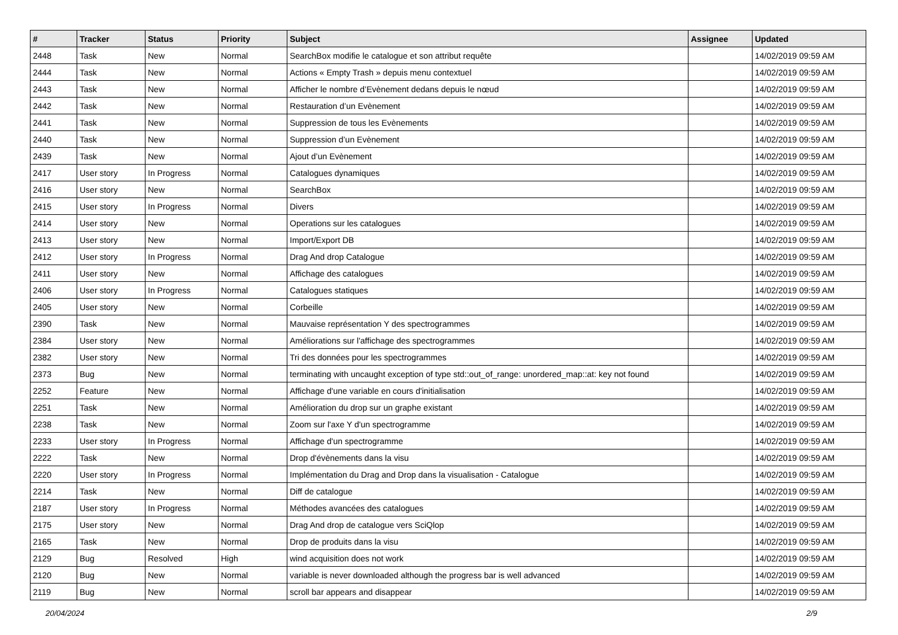| # | Tracker | Status | Priority | Subject | Assignee | Updated |
| --- | --- | --- | --- | --- | --- | --- |
| 2448 | Task | New | Normal | SearchBox modifie le catalogue et son attribut requête | | 14/02/2019 09:59 AM |
| 2444 | Task | New | Normal | Actions « Empty Trash » depuis menu contextuel | | 14/02/2019 09:59 AM |
| 2443 | Task | New | Normal | Afficher le nombre d’Evènement dedans depuis le nœud | | 14/02/2019 09:59 AM |
| 2442 | Task | New | Normal | Restauration d’un Evènement | | 14/02/2019 09:59 AM |
| 2441 | Task | New | Normal | Suppression de tous les Evènements | | 14/02/2019 09:59 AM |
| 2440 | Task | New | Normal | Suppression d’un Evènement | | 14/02/2019 09:59 AM |
| 2439 | Task | New | Normal | Ajout d’un Evènement | | 14/02/2019 09:59 AM |
| 2417 | User story | In Progress | Normal | Catalogues dynamiques | | 14/02/2019 09:59 AM |
| 2416 | User story | New | Normal | SearchBox | | 14/02/2019 09:59 AM |
| 2415 | User story | In Progress | Normal | Divers | | 14/02/2019 09:59 AM |
| 2414 | User story | New | Normal | Operations sur les catalogues | | 14/02/2019 09:59 AM |
| 2413 | User story | New | Normal | Import/Export DB | | 14/02/2019 09:59 AM |
| 2412 | User story | In Progress | Normal | Drag And drop Catalogue | | 14/02/2019 09:59 AM |
| 2411 | User story | New | Normal | Affichage des catalogues | | 14/02/2019 09:59 AM |
| 2406 | User story | In Progress | Normal | Catalogues statiques | | 14/02/2019 09:59 AM |
| 2405 | User story | New | Normal | Corbeille | | 14/02/2019 09:59 AM |
| 2390 | Task | New | Normal | Mauvaise représentation Y des spectrogrammes | | 14/02/2019 09:59 AM |
| 2384 | User story | New | Normal | Améliorations sur l'affichage des spectrogrammes | | 14/02/2019 09:59 AM |
| 2382 | User story | New | Normal | Tri des données pour les spectrogrammes | | 14/02/2019 09:59 AM |
| 2373 | Bug | New | Normal | terminating with uncaught exception of type std::out_of_range: unordered_map::at: key not found | | 14/02/2019 09:59 AM |
| 2252 | Feature | New | Normal | Affichage d'une variable en cours d'initialisation | | 14/02/2019 09:59 AM |
| 2251 | Task | New | Normal | Amélioration du drop sur un graphe existant | | 14/02/2019 09:59 AM |
| 2238 | Task | New | Normal | Zoom sur l'axe Y d'un spectrogramme | | 14/02/2019 09:59 AM |
| 2233 | User story | In Progress | Normal | Affichage d'un spectrogramme | | 14/02/2019 09:59 AM |
| 2222 | Task | New | Normal | Drop d'évènements dans la visu | | 14/02/2019 09:59 AM |
| 2220 | User story | In Progress | Normal | Implémentation du Drag and Drop dans la visualisation - Catalogue | | 14/02/2019 09:59 AM |
| 2214 | Task | New | Normal | Diff de catalogue | | 14/02/2019 09:59 AM |
| 2187 | User story | In Progress | Normal | Méthodes avancées des catalogues | | 14/02/2019 09:59 AM |
| 2175 | User story | New | Normal | Drag And drop de catalogue vers SciQlop | | 14/02/2019 09:59 AM |
| 2165 | Task | New | Normal | Drop de produits dans la visu | | 14/02/2019 09:59 AM |
| 2129 | Bug | Resolved | High | wind acquisition does not work | | 14/02/2019 09:59 AM |
| 2120 | Bug | New | Normal | variable is never downloaded although the progress bar is well advanced | | 14/02/2019 09:59 AM |
| 2119 | Bug | New | Normal | scroll bar appears and disappear | | 14/02/2019 09:59 AM |
20/04/2024 2/9